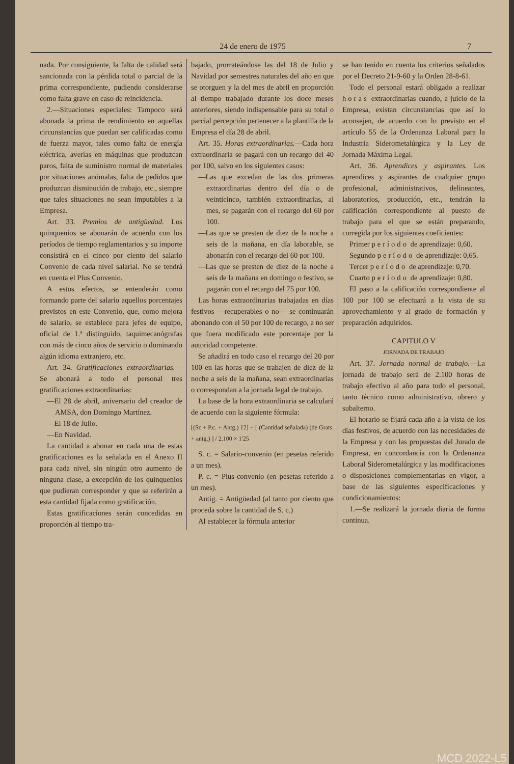24 de enero de 1975 7
nada. Por consiguiente, la falta de calidad será sancionada con la pérdida total o parcial de la prima correspondiente, pudiendo considerarse como falta grave en caso de reincidencia.
2.—Situaciones especiales: Tampoco será abonada la prima de rendimiento en aquellas circunstancias que puedan ser calificadas como de fuerza mayor, tales como falta de energía eléctrica, averías en máquinas que produzcan paros, falta de suministro normal de materiales por situaciones anómalas, falta de pedidos que produzcan disminución de trabajo, etc., siempre que tales situaciones no sean imputables a la Empresa.
Art. 33. Premios de antigüedad. Los quinquenios se abonarán de acuerdo con los períodos de tiempo reglamentarios y su importe consistirá en el cinco por ciento del salario Convenio de cada nivel salarial. No se tendrá en cuenta el Plus Convenio.
A estos efectos, se entenderán como formando parte del salario aquellos porcentajes previstos en este Convenio, que, como mejora de salario, se establece para jefes de equipo, oficial de 1.ª distinguido, taquimecanógrafas con más de cinco años de servicio o dominando algún idioma extranjero, etc.
Art. 34. Gratificaciones extraordinarias.—Se abonará a todo el personal tres gratificaciones extraordinarias:
—El 28 de abril, aniversario del creador de AMSA, don Domingo Martínez.
—El 18 de Julio.
—En Navidad.
La cantidad a abonar en cada una de estas gratificaciones es la señalada en el Anexo II para cada nivel, sin ningún otro aumento de ninguna clase, a excepción de los quinquenios que pudieran corresponder y que se referirán a esta cantidad fijada como gratificación.
Estas gratificaciones serán concedidas en proporción al tiempo tra-
bajado, prorrateándose las del 18 de Julio y Navidad por semestres naturales del año en que se otorguen y la del mes de abril en proporción al tiempo trabajado durante los doce meses anteriores, siendo indispensable para su total o parcial percepción pertenecer a la plantilla de la Empresa el día 28 de abril.
Art. 35. Horas extraordinarias.—Cada hora extraordinaria se pagará con un recargo del 40 por 100, salvo en los siguientes casos:
—Las que excedan de las dos primeras extraordinarias dentro del día o de veinticinco, también extraordinarias, al mes, se pagarán con el recargo del 60 por 100.
—Las que se presten de diez de la noche a seis de la mañana, en día laborable, se abonarán con el recargo del 60 por 100.
—Las que se presten de diez de la noche a seis de la mañana en domingo o festivo, se pagarán con el recargo del 75 por 100.
Las horas extraordinarias trabajadas en días festivos —recuperables o no— se continuarán abonando con el 50 por 100 de recargo, a no ser que fuera modificado este porcentaje por la autoridad competente.
Se añadirá en todo caso el recargo del 20 por 100 en las horas que se trabajen de diez de la noche a seis de la mañana, sean extraordinarias o correspondan a la jornada legal de trabajo.
La base de la hora extraordinaria se calculará de acuerdo con la siguiente fórmula:
[(Sc + P.c. + Antg.) 12] + [ (Cantidad señalada) (de Grats. + antg.) ] / 2.100 × 1'25
S. c. = Salario-convenio (en pesetas referido a un mes).
P. c. = Plus-convenio (en pesetas referido a un mes).
Antig. = Antigüedad (al tanto por ciento que proceda sobre la cantidad de S. c.)
Al establecer la fórmula anterior
se han tenido en cuenta los criterios señalados por el Decreto 21-9-60 y la Orden 28-8-61.
Todo el personal estará obligado a realizar horas extraordinarias cuando, a juicio de la Empresa, existan circunstancias que así lo aconsejen, de acuerdo con lo previsto en el artículo 55 de la Ordenanza Laboral para la Industria Siderometalúrgica y la Ley de Jornada Máxima Legal.
Art. 36. Aprendices y aspirantes. Los aprendices y aspirantes de cualquier grupo profesional, administrativos, delineantes, laboratorios, producción, etc., tendrán la calificación correspondiente al puesto de trabajo para el que se están preparando, corregida por los siguientes coeficientes:
Primer período de aprendizaje: 0,60.
Segundo período de aprendizaje: 0,65.
Tercer período de aprendizaje: 0,70.
Cuarto período de aprendizaje: 0,80.
El paso a la calificación correspondiente al 100 por 100 se efectuará a la vista de su aprovechamiento y al grado de formación y preparación adquiridos.
CAPITULO V
JORNADA DE TRABAJO
Art. 37. Jornada normal de trabajo.—La jornada de trabajo será de 2.100 horas de trabajo efectivo al año para todo el personal, tanto técnico como administrativo, obrero y subalterno.
El horario se fijará cada año a la vista de los días festivos, de acuerdo con las necesidades de la Empresa y con las propuestas del Jurado de Empresa, en concordancia con la Ordenanza Laboral Siderometalúrgica y las modificaciones o disposiciones complementarias en vigor, a base de las siguientes especificaciones y condicionamientos:
1.—Se realizará la jornada diaria de forma continua.
MCD 2022-L5